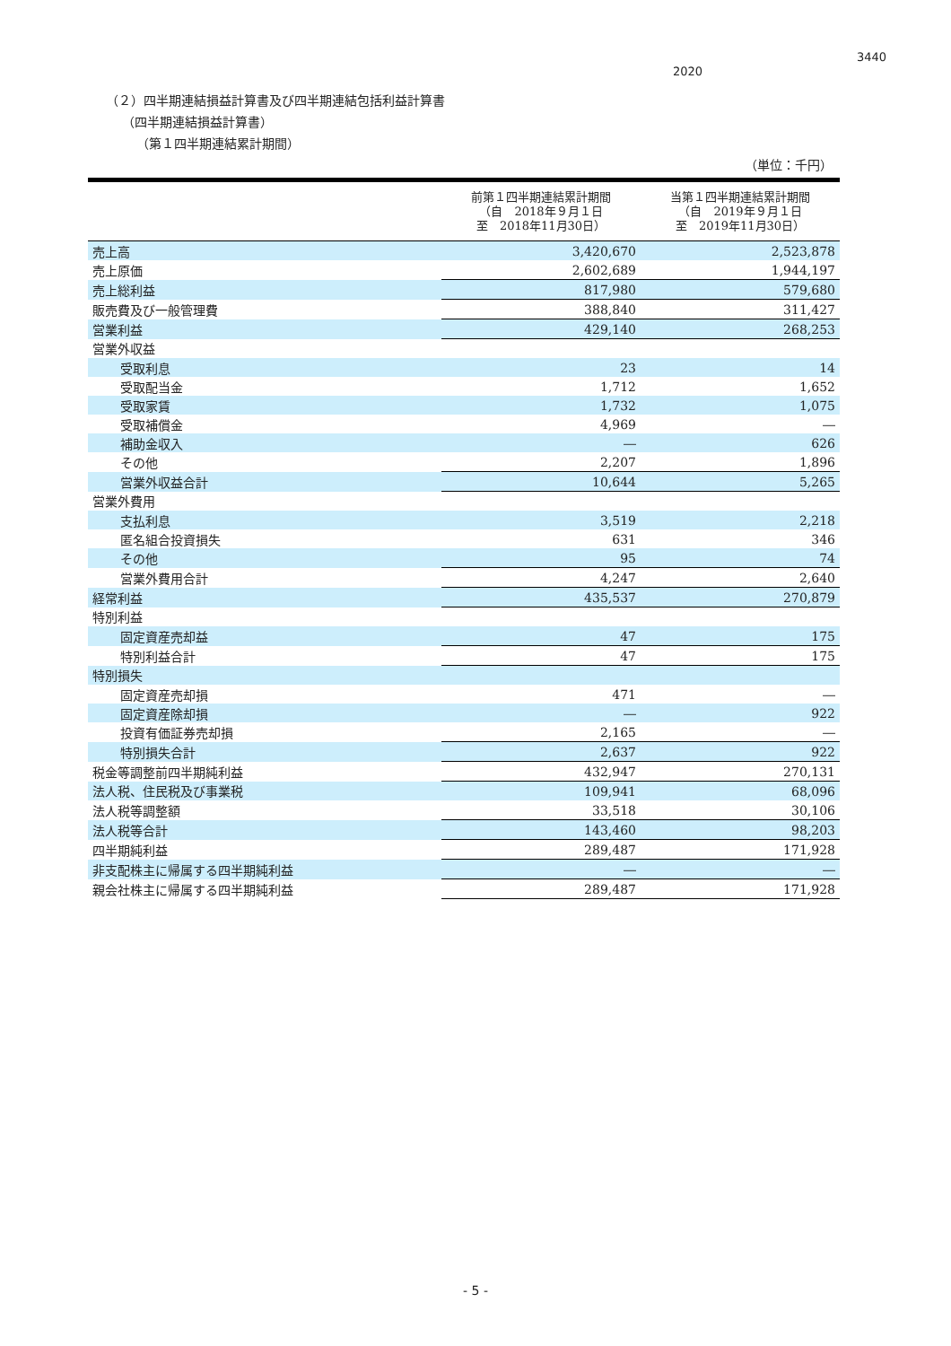2020
3440
（２）四半期連結損益計算書及び四半期連結包括利益計算書
（四半期連結損益計算書）
（第１四半期連結累計期間）
（単位：千円）
| | 前第１四半期連結累計期間 （自 2018年９月１日 至 2018年11月30日） | 当第１四半期連結累計期間 （自 2019年９月１日 至 2019年11月30日） |
| --- | --- | --- |
| 売上高 | 3,420,670 | 2,523,878 |
| 売上原価 | 2,602,689 | 1,944,197 |
| 売上総利益 | 817,980 | 579,680 |
| 販売費及び一般管理費 | 388,840 | 311,427 |
| 営業利益 | 429,140 | 268,253 |
| 営業外収益 | | |
| 受取利息 | 23 | 14 |
| 受取配当金 | 1,712 | 1,652 |
| 受取家賃 | 1,732 | 1,075 |
| 受取補償金 | 4,969 | ― |
| 補助金収入 | ― | 626 |
| その他 | 2,207 | 1,896 |
| 営業外収益合計 | 10,644 | 5,265 |
| 営業外費用 | | |
| 支払利息 | 3,519 | 2,218 |
| 匿名組合投資損失 | 631 | 346 |
| その他 | 95 | 74 |
| 営業外費用合計 | 4,247 | 2,640 |
| 経常利益 | 435,537 | 270,879 |
| 特別利益 | | |
| 固定資産売却益 | 47 | 175 |
| 特別利益合計 | 47 | 175 |
| 特別損失 | | |
| 固定資産売却損 | 471 | ― |
| 固定資産除却損 | ― | 922 |
| 投資有価証券売却損 | 2,165 | ― |
| 特別損失合計 | 2,637 | 922 |
| 税金等調整前四半期純利益 | 432,947 | 270,131 |
| 法人税、住民税及び事業税 | 109,941 | 68,096 |
| 法人税等調整額 | 33,518 | 30,106 |
| 法人税等合計 | 143,460 | 98,203 |
| 四半期純利益 | 289,487 | 171,928 |
| 非支配株主に帰属する四半期純利益 | ― | ― |
| 親会社株主に帰属する四半期純利益 | 289,487 | 171,928 |
- 5 -